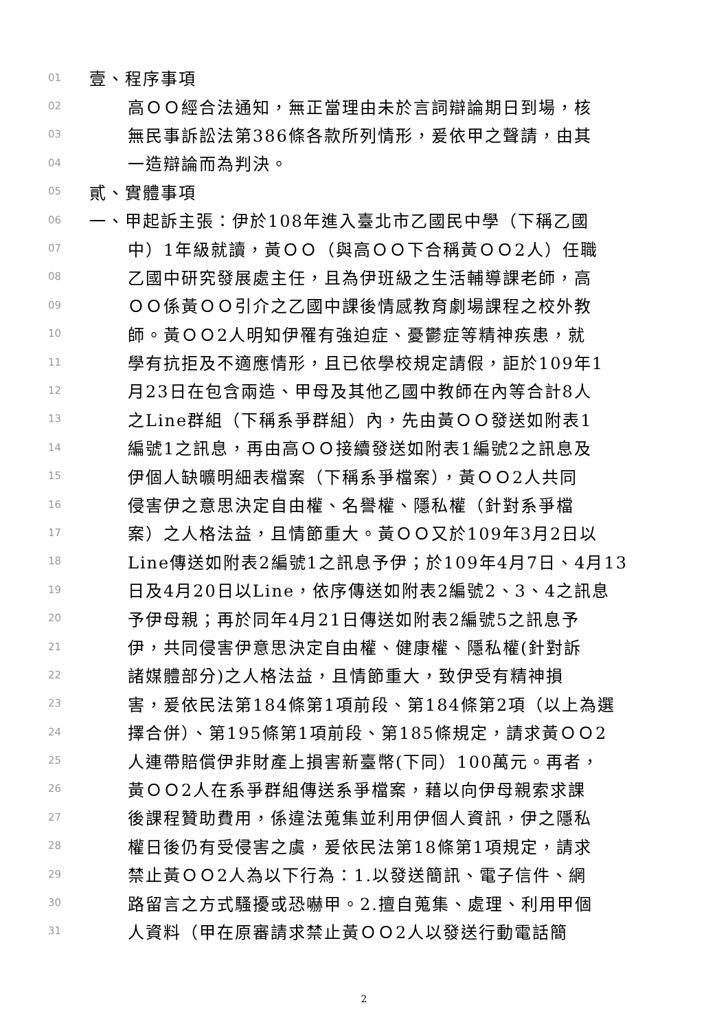01 壹、程序事項
02 高ＯＯ經合法通知，無正當理由未於言詞辯論期日到場，核
03 無民事訴訟法第386條各款所列情形，爰依甲之聲請，由其
04 一造辯論而為判決。
05 貳、實體事項
06 一、甲起訴主張：伊於108年進入臺北市乙國民中學（下稱乙國
07 中）1年級就讀，黃ＯＯ（與高ＯＯ下合稱黃ＯＯ2人）任職
08 乙國中研究發展處主任，且為伊班級之生活輔導課老師，高
09 ＯＯ係黃ＯＯ引介之乙國中課後情感教育劇場課程之校外教
10 師。黃ＯＯ2人明知伊罹有強迫症、憂鬱症等精神疾患，就
11 學有抗拒及不適應情形，且已依學校規定請假，詎於109年1
12 月23日在包含兩造、甲母及其他乙國中教師在內等合計8人
13 之Line群組（下稱系爭群組）內，先由黃ＯＯ發送如附表1
14 編號1之訊息，再由高ＯＯ接續發送如附表1編號2之訊息及
15 伊個人缺曠明細表檔案（下稱系爭檔案），黃ＯＯ2人共同
16 侵害伊之意思決定自由權、名譽權、隱私權（針對系爭檔
17 案）之人格法益，且情節重大。黃ＯＯ又於109年3月2日以
18 Line傳送如附表2編號1之訊息予伊；於109年4月7日、4月13
19 日及4月20日以Line，依序傳送如附表2編號2、3、4之訊息
20 予伊母親；再於同年4月21日傳送如附表2編號5之訊息予
21 伊，共同侵害伊意思決定自由權、健康權、隱私權(針對訴
22 諸媒體部分)之人格法益，且情節重大，致伊受有精神損
23 害，爰依民法第184條第1項前段、第184條第2項（以上為選
24 擇合併）、第195條第1項前段、第185條規定，請求黃ＯＯ2
25 人連帶賠償伊非財產上損害新臺幣(下同）100萬元。再者，
26 黃ＯＯ2人在系爭群組傳送系爭檔案，藉以向伊母親索求課
27 後課程贊助費用，係違法蒐集並利用伊個人資訊，伊之隱私
28 權日後仍有受侵害之虞，爰依民法第18條第1項規定，請求
29 禁止黃ＯＯ2人為以下行為：1.以發送簡訊、電子信件、網
30 路留言之方式騷擾或恐嚇甲。2.擅自蒐集、處理、利用甲個
31 人資料（甲在原審請求禁止黃ＯＯ2人以發送行動電話簡
2